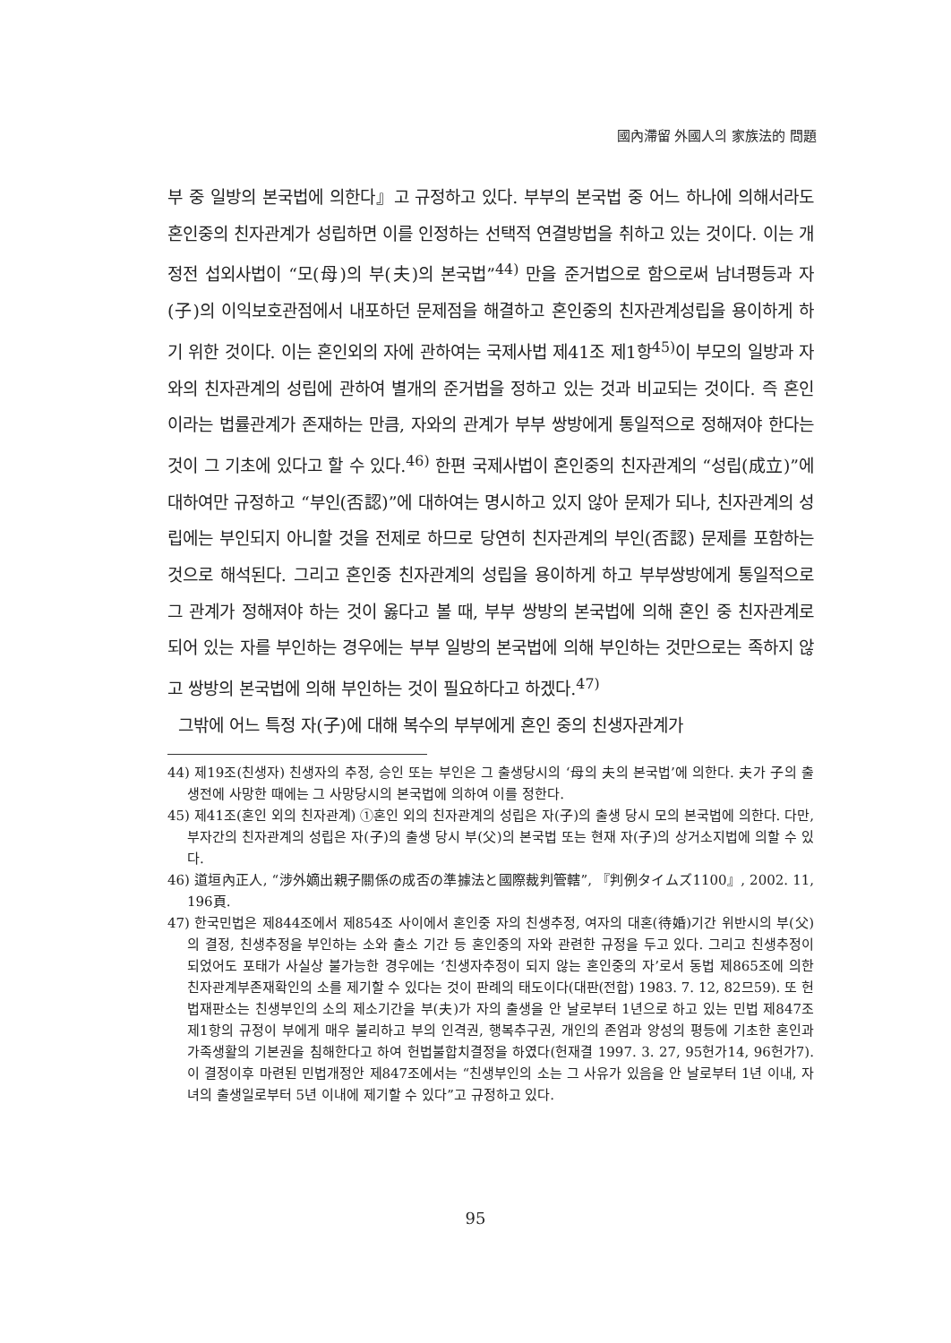國內滯留 外國人의 家族法的 問題
부 중 일방의 본국법에 의한다』고 규정하고 있다. 부부의 본국법 중 어느 하나에 의해서라도 혼인중의 친자관계가 성립하면 이를 인정하는 선택적 연결방법을 취하고 있는 것이다. 이는 개정전 섭외사법이 “모(母)의 부(夫)의 본국법”<sup>44)</sup> 만을 준거법으로 함으로써 남녀평등과 자(子)의 이익보호관점에서 내포하던 문제점을 해결하고 혼인중의 친자관계성립을 용이하게 하기 위한 것이다. 이는 혼인외의 자에 관하여는 국제사법 제41조 제1항<sup>45)</sup>이 부모의 일방과 자와의 친자관계의 성립에 관하여 별개의 준거법을 정하고 있는 것과 비교되는 것이다. 즉 혼인이라는 법률관계가 존재하는 만큼, 자와의 관계가 부부 쌍방에게 통일적으로 정해져야 한다는 것이 그 기초에 있다고 할 수 있다.<sup>46)</sup> 한편 국제사법이 혼인중의 친자관계의 “성립(成立)”에 대하여만 규정하고 “부인(否認)”에 대하여는 명시하고 있지 않아 문제가 되나, 친자관계의 성립에는 부인되지 아니할 것을 전제로 하므로 당연히 친자관계의 부인(否認) 문제를 포함하는 것으로 해석된다. 그리고 혼인중 친자관계의 성립을 용이하게 하고 부부쌍방에게 통일적으로 그 관계가 정해져야 하는 것이 옳다고 볼 때, 부부 쌍방의 본국법에 의해 혼인 중 친자관계로 되어 있는 자를 부인하는 경우에는 부부 일방의 본국법에 의해 부인하는 것만으로는 족하지 않고 쌍방의 본국법에 의해 부인하는 것이 필요하다고 하겠다.<sup>47)</sup>
그밖에 어느 특정 자(子)에 대해 복수의 부부에게 혼인 중의 친생자관계가
44) 제19조(친생자) 친생자의 추정, 승인 또는 부인은 그 출생당시의 ‘母의 夫의 본국법’에 의한다. 夫가 子의 출생전에 사망한 때에는 그 사망당시의 본국법에 의하여 이를 정한다.
45) 제41조(혼인 외의 친자관계) ①혼인 외의 친자관계의 성립은 자(子)의 출생 당시 모의 본국법에 의한다. 다만, 부자간의 친자관계의 성립은 자(子)의 출생 당시 부(父)의 본국법 또는 현재 자(子)의 상거소지법에 의할 수 있다.
46) 道垣內正人, “涉外嫡出親子關係の成否の準據法と國際裁判管轄”, 『判例タイムズ1100』, 2002. 11, 196頁.
47) 한국민법은 제844조에서 제854조 사이에서 혼인중 자의 친생추정, 여자의 대혼(待婚)기간 위반시의 부(父)의 결정, 친생추정을 부인하는 소와 출소 기간 등 혼인중의 자와 관련한 규정을 두고 있다. 그리고 친생추정이 되었어도 포태가 사실상 불가능한 경우에는 ‘친생자추정이 되지 않는 혼인중의 자’로서 동법 제865조에 의한 친자관계부존재확인의 소를 제기할 수 있다는 것이 판례의 태도이다(대판(전합) 1983. 7. 12, 82므59). 또 헌법재판소는 친생부인의 소의 제소기간을 부(夫)가 자의 출생을 안 날로부터 1년으로 하고 있는 민법 제847조 제1항의 규정이 부에게 매우 불리하고 부의 인격권, 행복추구권, 개인의 존엄과 양성의 평등에 기초한 혼인과 가족생활의 기본권을 침해한다고 하여 헌법불합치결정을 하였다(헌재결 1997. 3. 27, 95헌가14, 96헌가7). 이 결정이후 마련된 민법개정안 제847조에서는 “친생부인의 소는 그 사유가 있음을 안 날로부터 1년 이내, 자녀의 출생일로부터 5년 이내에 제기할 수 있다”고 규정하고 있다.
95